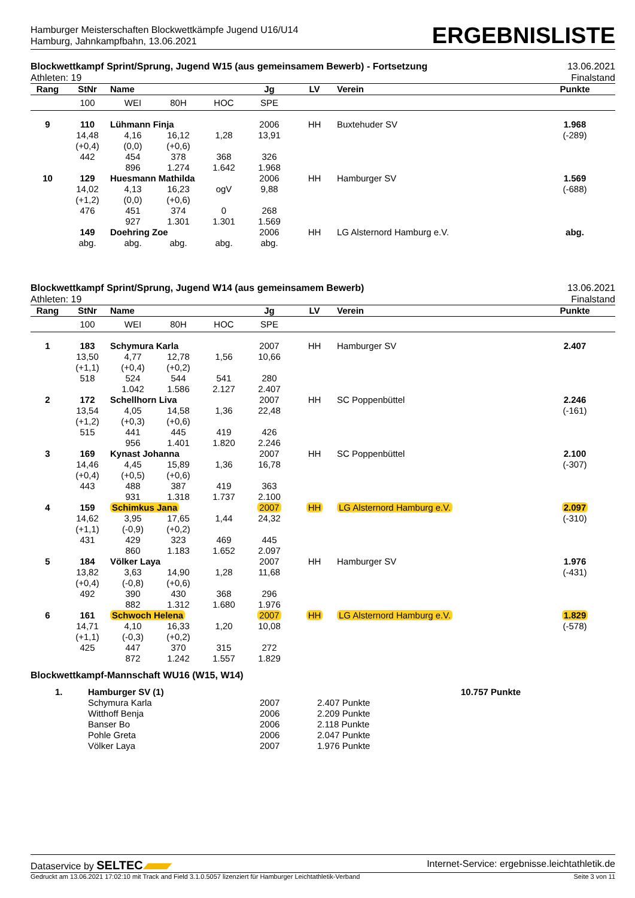Hamburger Meisterschaften Blockwettkämpfe Jugend U16/U14
Hamburg, Jahnkampfbahn, 13.06.2021
ERGEBNISLISTE
Blockwettkampf Sprint/Sprung, Jugend W15 (aus gemeinsamem Bewerb) - Fortsetzung
Athleten: 19
13.06.2021
Finalstand
| Rang | StNr | Name | | | Jg | LV | Verein | Punkte |
| --- | --- | --- | --- | --- | --- | --- | --- | --- |
| | 100 | WEI | 80H | HOC | SPE | | | |
| 9 | 110 | Lühmann Finja | | | 2006 | HH | Buxtehuder SV | 1.968 |
| | 14,48 | 4,16 | 16,12 | 1,28 | 13,91 | | | (-289) |
| | (+0,4) | (0,0) | (+0,6) | | | | | |
| | 442 | 454 | 378 | 368 | 326 | | | |
| | | 896 | 1.274 | 1.642 | 1.968 | | | |
| 10 | 129 | Huesmann Mathilda | | | 2006 | HH | Hamburger SV | 1.569 |
| | 14,02 | 4,13 | 16,23 | ogV | 9,88 | | | (-688) |
| | (+1,2) | (0,0) | (+0,6) | | | | | |
| | 476 | 451 | 374 | 0 | 268 | | | |
| | | 927 | 1.301 | 1.301 | 1.569 | | | |
| | 149 | Doehring Zoe | | | 2006 | HH | LG Alsternord Hamburg e.V. | abg. |
| | abg. | abg. | abg. | abg. | abg. | | | |
Blockwettkampf Sprint/Sprung, Jugend W14 (aus gemeinsamem Bewerb)
Athleten: 19
13.06.2021
Finalstand
| Rang | StNr | Name | | | Jg | LV | Verein | Punkte |
| --- | --- | --- | --- | --- | --- | --- | --- | --- |
| | 100 | WEI | 80H | HOC | SPE | | | |
| 1 | 183 | Schymura Karla | | | 2007 | HH | Hamburger SV | 2.407 |
| | 13,50 | 4,77 | 12,78 | 1,56 | 10,66 | | | |
| | (+1,1) | (+0,4) | (+0,2) | | | | | |
| | 518 | 524 | 544 | 541 | 280 | | | |
| | | 1.042 | 1.586 | 2.127 | 2.407 | | | |
| 2 | 172 | Schellhorn Liva | | | 2007 | HH | SC Poppenbüttel | 2.246 |
| | 13,54 | 4,05 | 14,58 | 1,36 | 22,48 | | | (-161) |
| | (+1,2) | (+0,3) | (+0,6) | | | | | |
| | 515 | 441 | 445 | 419 | 426 | | | |
| | | 956 | 1.401 | 1.820 | 2.246 | | | |
| 3 | 169 | Kynast Johanna | | | 2007 | HH | SC Poppenbüttel | 2.100 |
| | 14,46 | 4,45 | 15,89 | 1,36 | 16,78 | | | (-307) |
| | (+0,4) | (+0,5) | (+0,6) | | | | | |
| | 443 | 488 | 387 | 419 | 363 | | | |
| | | 931 | 1.318 | 1.737 | 2.100 | | | |
| 4 | 159 | Schimkus Jana | | | 2007 | HH | LG Alsternord Hamburg e.V. | 2.097 |
| | 14,62 | 3,95 | 17,65 | 1,44 | 24,32 | | | (-310) |
| | (+1,1) | (-0,9) | (+0,2) | | | | | |
| | 431 | 429 | 323 | 469 | 445 | | | |
| | | 860 | 1.183 | 1.652 | 2.097 | | | |
| 5 | 184 | Völker Laya | | | 2007 | HH | Hamburger SV | 1.976 |
| | 13,82 | 3,63 | 14,90 | 1,28 | 11,68 | | | (-431) |
| | (+0,4) | (-0,8) | (+0,6) | | | | | |
| | 492 | 390 | 430 | 368 | 296 | | | |
| | | 882 | 1.312 | 1.680 | 1.976 | | | |
| 6 | 161 | Schwoch Helena | | | 2007 | HH | LG Alsternord Hamburg e.V. | 1.829 |
| | 14,71 | 4,10 | 16,33 | 1,20 | 10,08 | | | (-578) |
| | (+1,1) | (-0,3) | (+0,2) | | | | | |
| | 425 | 447 | 370 | 315 | 272 | | | |
| | | 872 | 1.242 | 1.557 | 1.829 | | | |
Blockwettkampf-Mannschaft WU16 (W15, W14)
| 1. | Hamburger SV (1) | | | 10.757 Punkte |
| | Schymura Karla | 2007 | 2.407 Punkte | |
| | Witthoff Benja | 2006 | 2.209 Punkte | |
| | Banser Bo | 2006 | 2.118 Punkte | |
| | Pohle Greta | 2006 | 2.047 Punkte | |
| | Völker Laya | 2007 | 1.976 Punkte | |
Dataservice by SELTEC Internet-Service: ergebnisse.leichtathletik.de
Gedruckt am 13.06.2021 17:02:10 mit Track and Field 3.1.0.5057 lizenziert für Hamburger Leichtathletik-Verband Seite 3 von 11